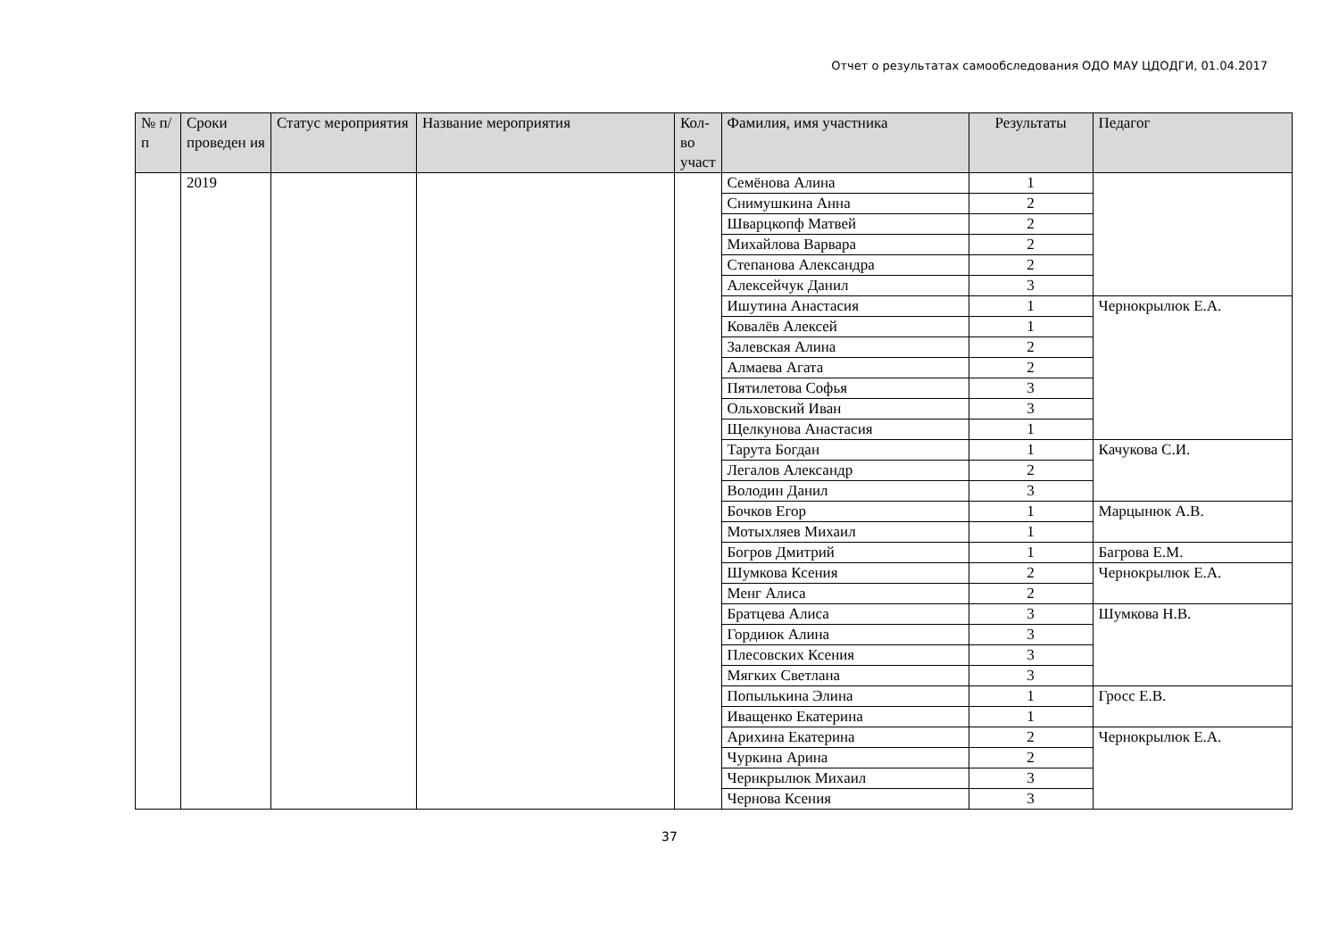Отчет о результатах самообследования ОДО МАУ ЦДОДГИ, 01.04.2017
| № п/п | Сроки проведен ия | Статус мероприятия | Название мероприятия | Кол-во участ | Фамилия, имя участника | Результаты | Педагог |
| --- | --- | --- | --- | --- | --- | --- | --- |
| | 2019 | | | | Семёнова Алина | 1 | |
| | | | | | Снимушкина Анна | 2 | |
| | | | | | Шварцкопф Матвей | 2 | |
| | | | | | Михайлова Варвара | 2 | |
| | | | | | Степанова Александра | 2 | |
| | | | | | Алексейчук Данил | 3 | |
| | | | | | Ишутина Анастасия | 1 | Чернокрылюк Е.А. |
| | | | | | Ковалёв Алексей | 1 | |
| | | | | | Залевская Алина | 2 | |
| | | | | | Алмаева Агата | 2 | |
| | | | | | Пятилетова Софья | 3 | |
| | | | | | Ольховский Иван | 3 | |
| | | | | | Щелкунова Анастасия | 1 | |
| | | | | | Тарута Богдан | 1 | Качукова С.И. |
| | | | | | Легалов Александр | 2 | |
| | | | | | Володин Данил | 3 | |
| | | | | | Бочков Егор | 1 | Марцынюк А.В. |
| | | | | | Мотыхляев Михаил | 1 | |
| | | | | | Богров Дмитрий | 1 | Багрова Е.М. |
| | | | | | Шумкова Ксения | 2 | Чернокрылюк Е.А. |
| | | | | | Менг Алиса | 2 | |
| | | | | | Братцева Алиса | 3 | Шумкова Н.В. |
| | | | | | Гордиюк Алина | 3 | |
| | | | | | Плесовских Ксения | 3 | |
| | | | | | Мягких Светлана | 3 | |
| | | | | | Попылькина Элина | 1 | Гросс Е.В. |
| | | | | | Иващенко Екатерина | 1 | |
| | | | | | Арихина Екатерина | 2 | Чернокрылюк Е.А. |
| | | | | | Чуркина Арина | 2 | |
| | | | | | Чернкрылюк Михаил | 3 | |
| | | | | | Чернова Ксения | 3 | |
37